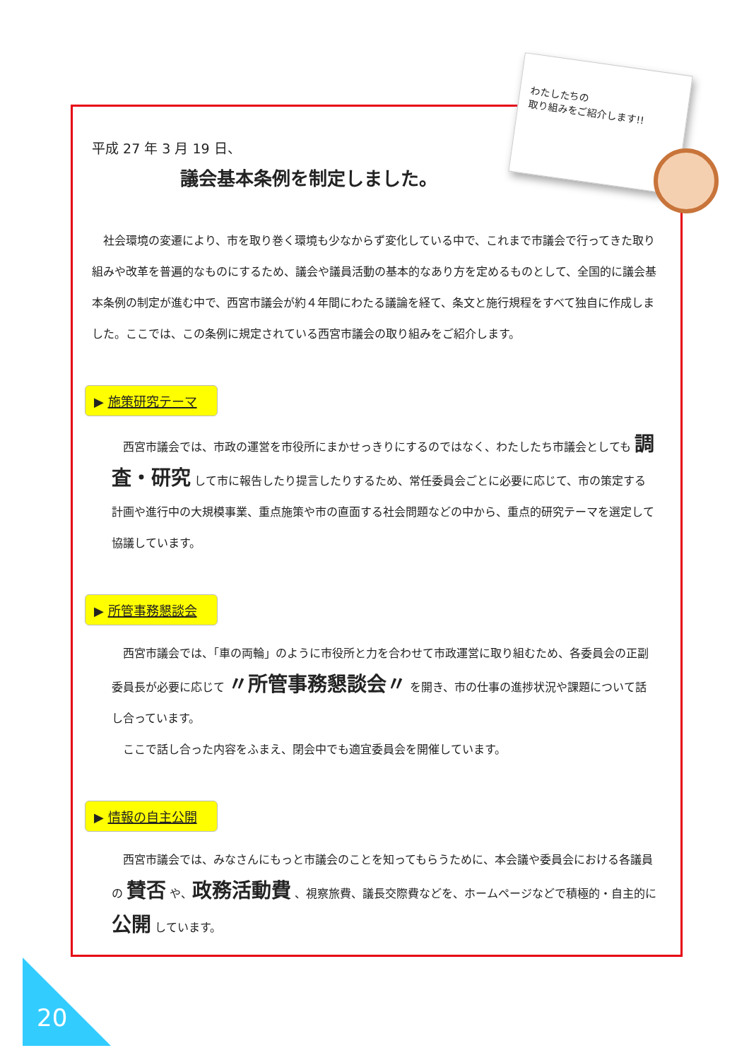わたしたちの
取り組みをご紹介します!!
平成 27 年 3 月 19 日、
議会基本条例を制定しました。
　社会環境の変遷により、市を取り巻く環境も少なからず変化している中で、これまで市議会で行ってきた取り組みや改革を普遍的なものにするため、議会や議員活動の基本的なあり方を定めるものとして、全国的に議会基本条例の制定が進む中で、西宮市議会が約４年間にわたる議論を経て、条文と施行規程をすべて独自に作成しました。ここでは、この条例に規定されている西宮市議会の取り組みをご紹介します。
▶ 施策研究テーマ
　西宮市議会では、市政の運営を市役所にまかせっきりにするのではなく、わたしたち市議会としても 調査・研究 して市に報告したり提言したりするため、常任委員会ごとに必要に応じて、市の策定する計画や進行中の大規模事業、重点施策や市の直面する社会問題などの中から、重点的研究テーマを選定して協議しています。
▶ 所管事務懇談会
　西宮市議会では、「車の両輪」のように市役所と力を合わせて市政運営に取り組むため、各委員会の正副委員長が必要に応じて 〃所管事務懇談会〃 を開き、市の仕事の進捗状況や課題について話し合っています。
　ここで話し合った内容をふまえ、閉会中でも適宜委員会を開催しています。
▶ 情報の自主公開
　西宮市議会では、みなさんにもっと市議会のことを知ってもらうために、本会議や委員会における各議員の 賛否 や、政務活動費 、視察旅費、議長交際費などを、ホームページなどで積極的・自主的に 公開 しています。
20